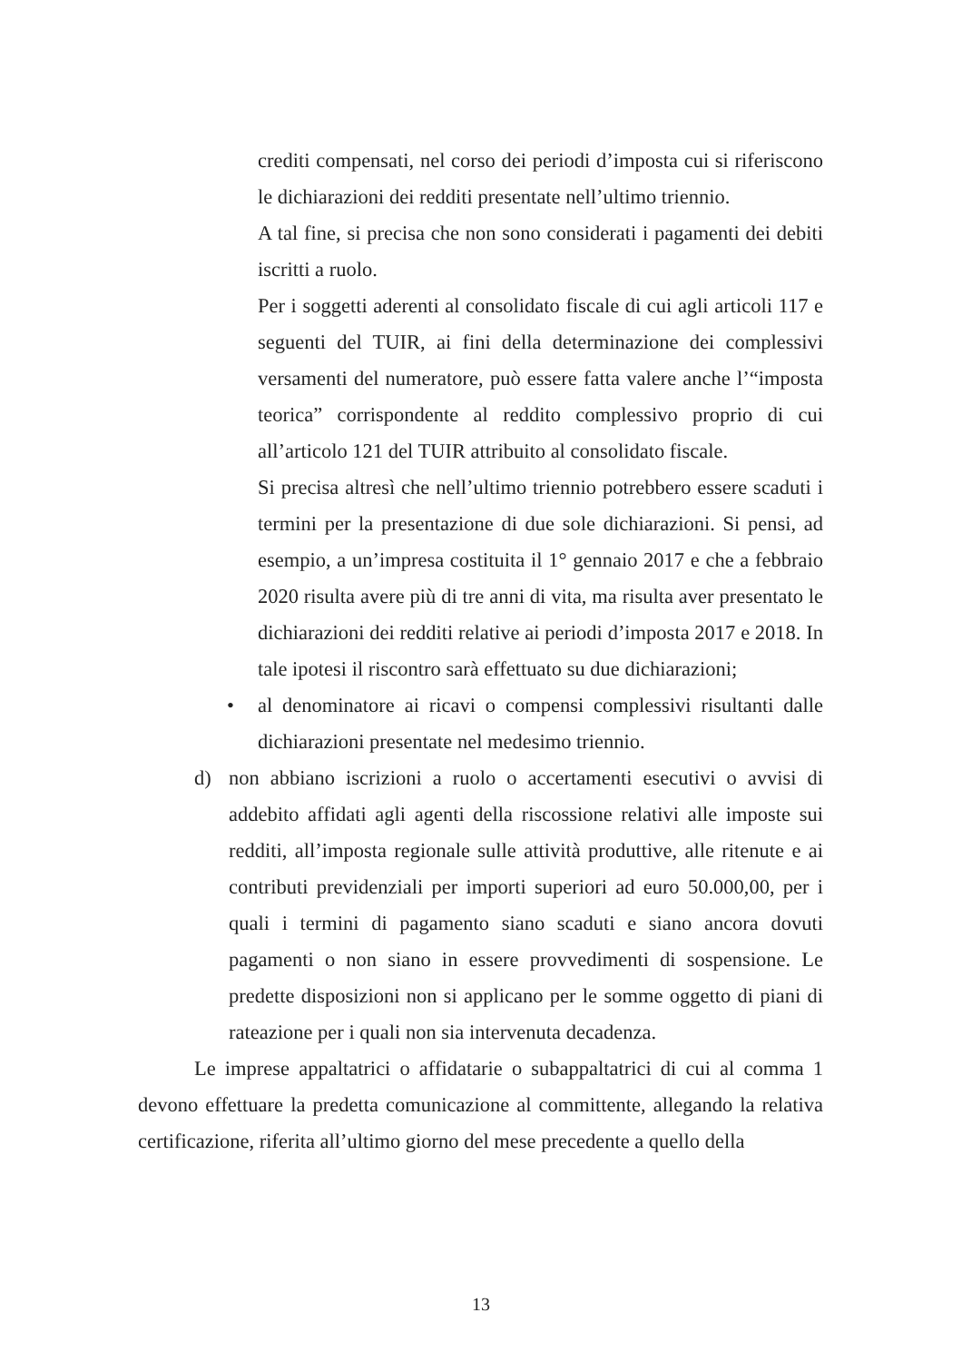crediti compensati, nel corso dei periodi d’imposta cui si riferiscono le dichiarazioni dei redditi presentate nell’ultimo triennio.
A tal fine, si precisa che non sono considerati i pagamenti dei debiti iscritti a ruolo.
Per i soggetti aderenti al consolidato fiscale di cui agli articoli 117 e seguenti del TUIR, ai fini della determinazione dei complessivi versamenti del numeratore, può essere fatta valere anche l’“imposta teorica” corrispondente al reddito complessivo proprio di cui all’articolo 121 del TUIR attribuito al consolidato fiscale.
Si precisa altresì che nell’ultimo triennio potrebbero essere scaduti i termini per la presentazione di due sole dichiarazioni. Si pensi, ad esempio, a un’impresa costituita il 1° gennaio 2017 e che a febbraio 2020 risulta avere più di tre anni di vita, ma risulta aver presentato le dichiarazioni dei redditi relative ai periodi d’imposta 2017 e 2018. In tale ipotesi il riscontro sarà effettuato su due dichiarazioni;
• al denominatore ai ricavi o compensi complessivi risultanti dalle dichiarazioni presentate nel medesimo triennio.
d) non abbiano iscrizioni a ruolo o accertamenti esecutivi o avvisi di addebito affidati agli agenti della riscossione relativi alle imposte sui redditi, all’imposta regionale sulle attività produttive, alle ritenute e ai contributi previdenziali per importi superiori ad euro 50.000,00, per i quali i termini di pagamento siano scaduti e siano ancora dovuti pagamenti o non siano in essere provvedimenti di sospensione. Le predette disposizioni non si applicano per le somme oggetto di piani di rateazione per i quali non sia intervenuta decadenza.
Le imprese appaltatrici o affidatarie o subappaltatrici di cui al comma 1 devono effettuare la predetta comunicazione al committente, allegando la relativa certificazione, riferita all’ultimo giorno del mese precedente a quello della
13